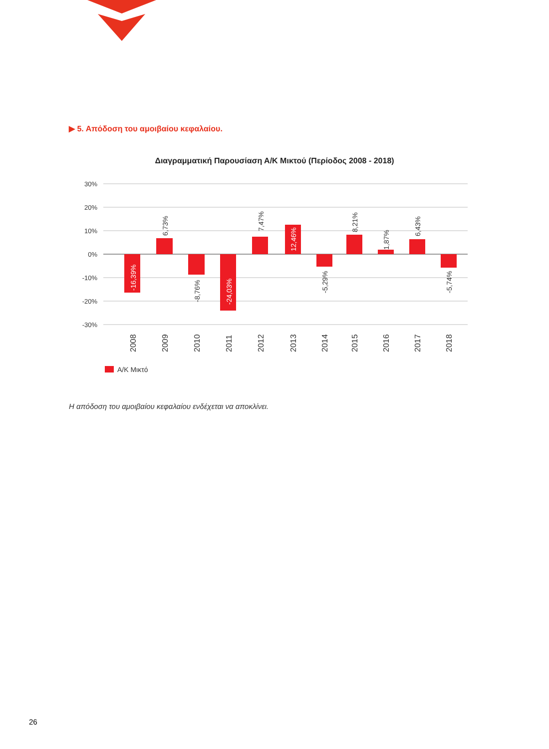▶ 5. Απόδοση του αμοιβαίου κεφαλαίου.
Διαγραμματική Παρουσίαση Α/Κ Μικτού (Περίοδος 2008 - 2018)
30%
20%
10%
0%
-10%
-20%
-30%
-16,39%
6,73%
-8,76%
-24,03%
7,47%
12,46%
-5,29%
8,21%
1,87%
6,43%
-5,74%
2008
2009
2010
2011
2012
2013
2014
2015
2016
2017
2018
Α/Κ Μικτό
Η απόδοση του αμοιβαίου κεφαλαίου ενδέχεται να αποκλίνει.
26